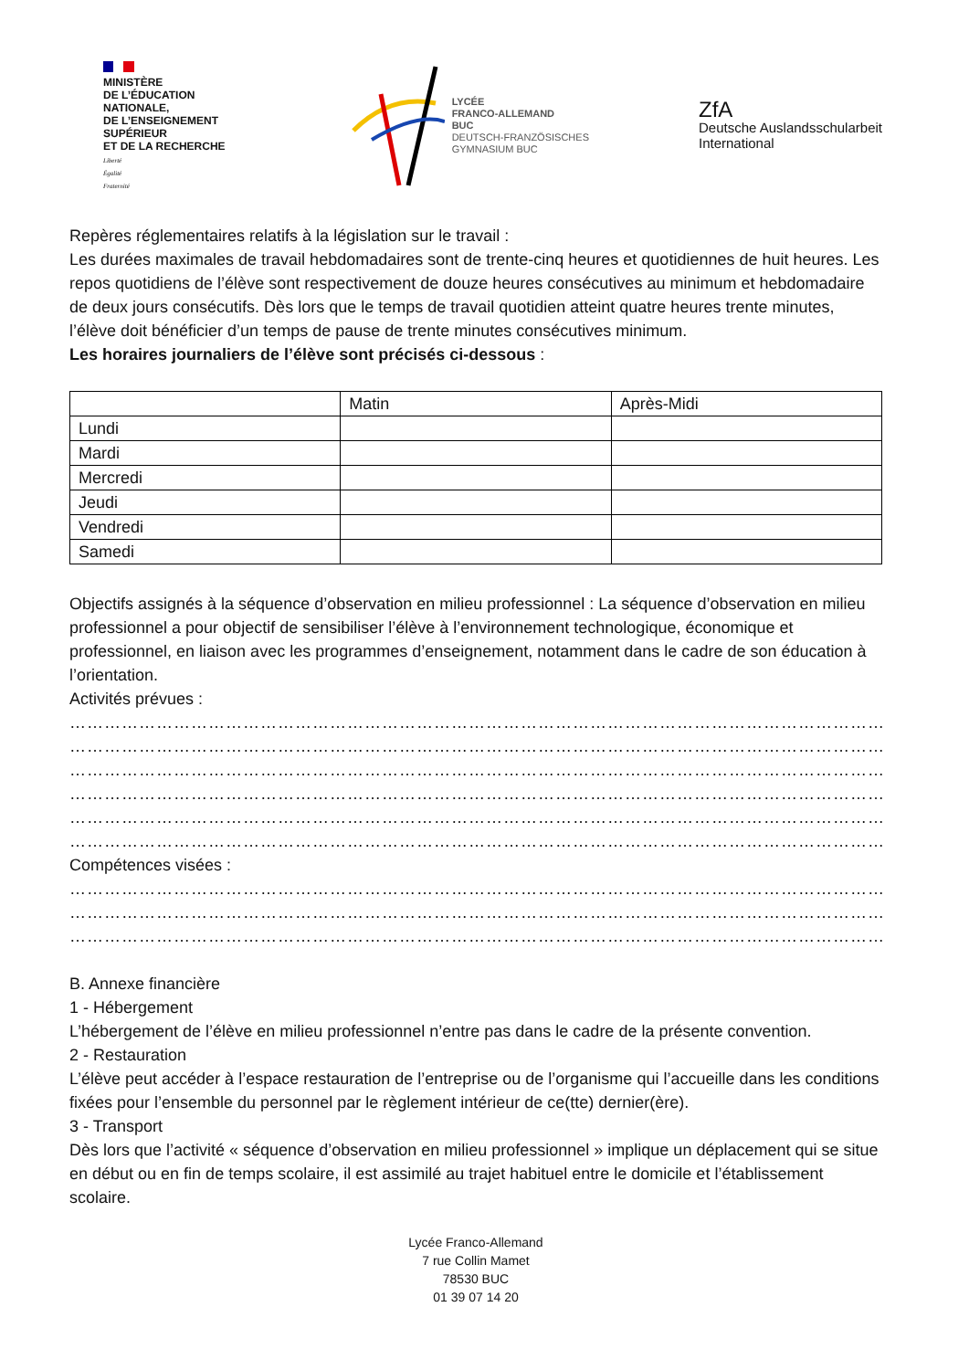MINISTÈRE
DE L’ÉDUCATION
NATIONALE,
DE L’ENSEIGNEMENT
SUPÉRIEUR
ET DE LA RECHERCHE
Liberté
Égalité
Fraternité
LYCÉE
FRANCO-ALLEMAND
BUC
DEUTSCH-FRANZÖSISCHES
GYMNASIUM BUC
ZfA
Deutsche Auslandsschularbeit
International
Repères réglementaires relatifs à la législation sur le travail :
Les durées maximales de travail hebdomadaires sont de trente-cinq heures et quotidiennes de huit heures. Les repos quotidiens de l’élève sont respectivement de douze heures consécutives au minimum et hebdomadaire de deux jours consécutifs. Dès lors que le temps de travail quotidien atteint quatre heures trente minutes, l’élève doit bénéficier d’un temps de pause de trente minutes consécutives minimum.
Les horaires journaliers de l’élève sont précisés ci-dessous :
| | Matin | Après-Midi |
| --- | --- | --- |
| Lundi | | |
| Mardi | | |
| Mercredi | | |
| Jeudi | | |
| Vendredi | | |
| Samedi | | |
Objectifs assignés à la séquence d’observation en milieu professionnel : La séquence d’observation en milieu professionnel a pour objectif de sensibiliser l’élève à l’environnement technologique, économique et professionnel, en liaison avec les programmes d’enseignement, notamment dans le cadre de son éducation à l’orientation.
Activités prévues :
……………………………………………………………………………………………………………………………………………………
……………………………………………………………………………………………………………………………………………………
……………………………………………………………………………………………………………………………………………………
……………………………………………………………………………………………………………………………………………………
……………………………………………………………………………………………………………………………………………………
……………………………………………………………………………………………………………………………………………………
Compétences visées :
……………………………………………………………………………………………………………………………………………………
……………………………………………………………………………………………………………………………………………………
……………………………………………………………………………………………………………………………………………………
B. Annexe financière
1 - Hébergement
L’hébergement de l’élève en milieu professionnel n’entre pas dans le cadre de la présente convention.
2 - Restauration
L’élève peut accéder à l’espace restauration de l’entreprise ou de l’organisme qui l’accueille dans les conditions fixées pour l’ensemble du personnel par le règlement intérieur de ce(tte) dernier(ère).
3 - Transport
Dès lors que l’activité « séquence d’observation en milieu professionnel » implique un déplacement qui se situe en début ou en fin de temps scolaire, il est assimilé au trajet habituel entre le domicile et l’établissement scolaire.
Lycée Franco-Allemand
7 rue Collin Mamet
78530 BUC
01 39 07 14 20